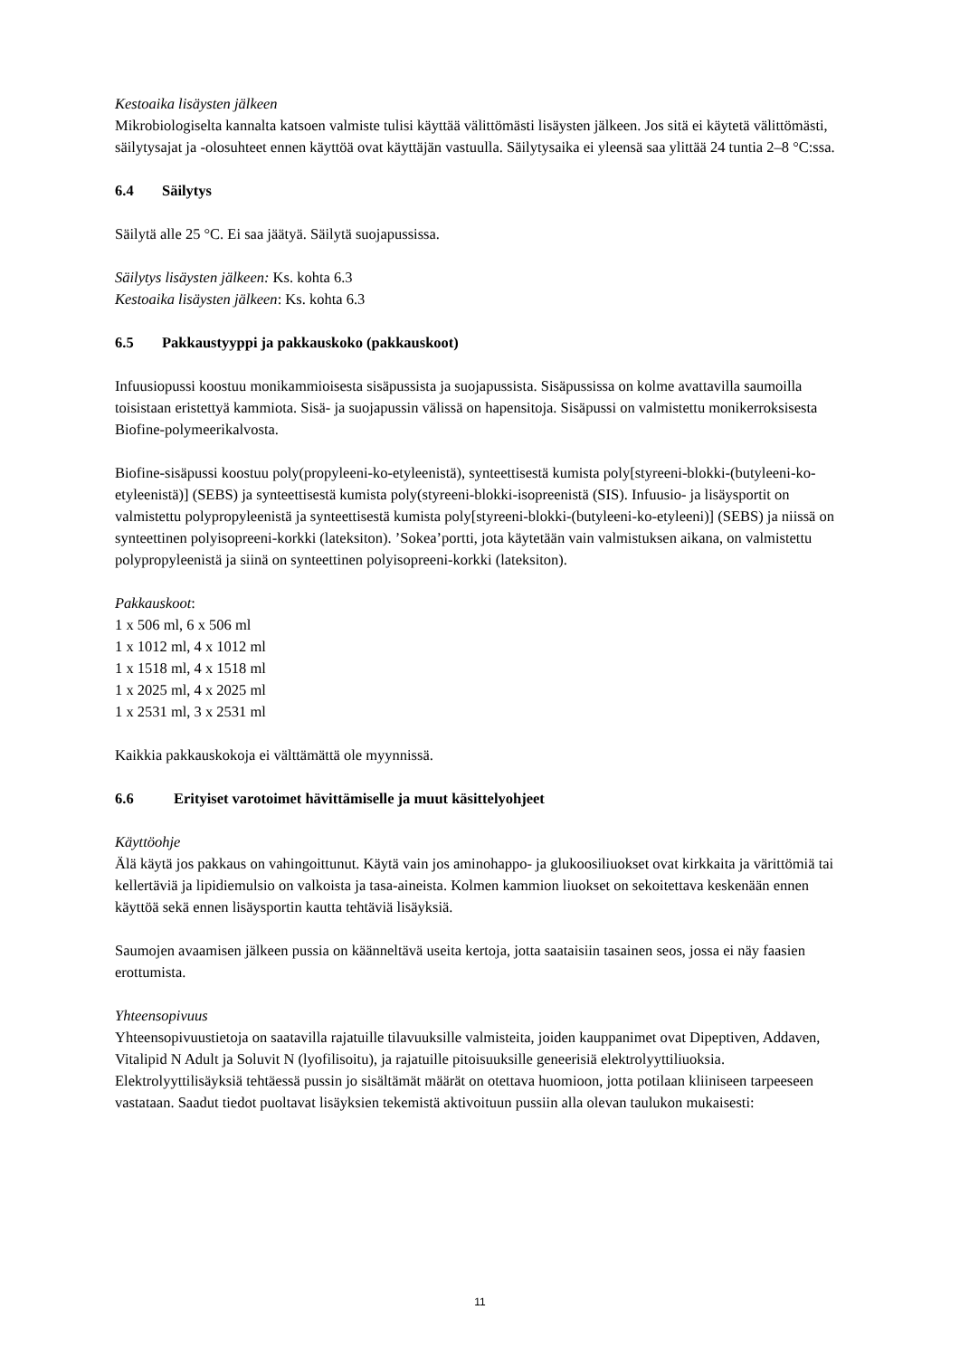Kestoaika lisäysten jälkeen
Mikrobiologiselta kannalta katsoen valmiste tulisi käyttää välittömästi lisäysten jälkeen. Jos sitä ei käytetä välittömästi, säilytysajat ja -olosuhteet ennen käyttöä ovat käyttäjän vastuulla. Säilytysaika ei yleensä saa ylittää 24 tuntia 2–8 °C:ssa.
6.4 Säilytys
Säilytä alle 25 °C. Ei saa jäätyä. Säilytä suojapussissa.
Säilytys lisäysten jälkeen: Ks. kohta 6.3
Kestoaika lisäysten jälkeen: Ks. kohta 6.3
6.5 Pakkaustyyppi ja pakkauskoko (pakkauskoot)
Infuusiopussi koostuu monikammioisesta sisäpussista ja suojapussista. Sisäpussissa on kolme avattavilla saumoilla toisistaan eristettyä kammiota. Sisä- ja suojapussin välissä on hapensitoja. Sisäpussi on valmistettu monikerroksisesta Biofine-polymeerikalvosta.
Biofine-sisäpussi koostuu poly(propyleeni-ko-etyleenistä), synteettisestä kumista poly[styreeni-blokki-(butyleeni-ko-etyleenistä)] (SEBS) ja synteettisestä kumista poly(styreeni-blokki-isopreenistä (SIS). Infuusio- ja lisäysportit on valmistettu polypropyleenistä ja synteettisestä kumista poly[styreeni-blokki-(butyleeni-ko-etyleeni)] (SEBS) ja niissä on synteettinen polyisopreeni-korkki (lateksiton). ’Sokea’portti, jota käytetään vain valmistuksen aikana, on valmistettu polypropyleenistä ja siinä on synteettinen polyisopreeni-korkki (lateksiton).
Pakkauskoot:
1 x 506 ml, 6 x 506 ml
1 x 1012 ml, 4 x 1012 ml
1 x 1518 ml, 4 x 1518 ml
1 x 2025 ml, 4 x 2025 ml
1 x 2531 ml, 3 x 2531 ml
Kaikkia pakkauskokoja ei välttämättä ole myynnissä.
6.6 Erityiset varotoimet hävittämiselle ja muut käsittelyohjeet
Käyttöohje
Älä käytä jos pakkaus on vahingoittunut. Käytä vain jos aminohappo- ja glukoosiliuokset ovat kirkkaita ja värittömiä tai kellertäviä ja lipidiemulsio on valkoista ja tasa-aineista. Kolmen kammion liuokset on sekoitettava keskenään ennen käyttöä sekä ennen lisäysportin kautta tehtäviä lisäyksiä.
Saumojen avaamisen jälkeen pussia on käänneltävä useita kertoja, jotta saataisiin tasainen seos, jossa ei näy faasien erottumista.
Yhteensopivuus
Yhteensopivuustietoja on saatavilla rajatuille tilavuuksille valmisteita, joiden kauppanimet ovat Dipeptiven, Addaven, Vitalipid N Adult ja Soluvit N (lyofilisoitu), ja rajatuille pitoisuuksille geneerisiä elektrolyyttiliuoksia. Elektrolyyttilisäyksiä tehtäessä pussin jo sisältämät määrät on otettava huomioon, jotta potilaan kliiniseen tarpeeseen vastataan. Saadut tiedot puoltavat lisäyksien tekemistä aktivoituun pussiin alla olevan taulukon mukaisesti:
11